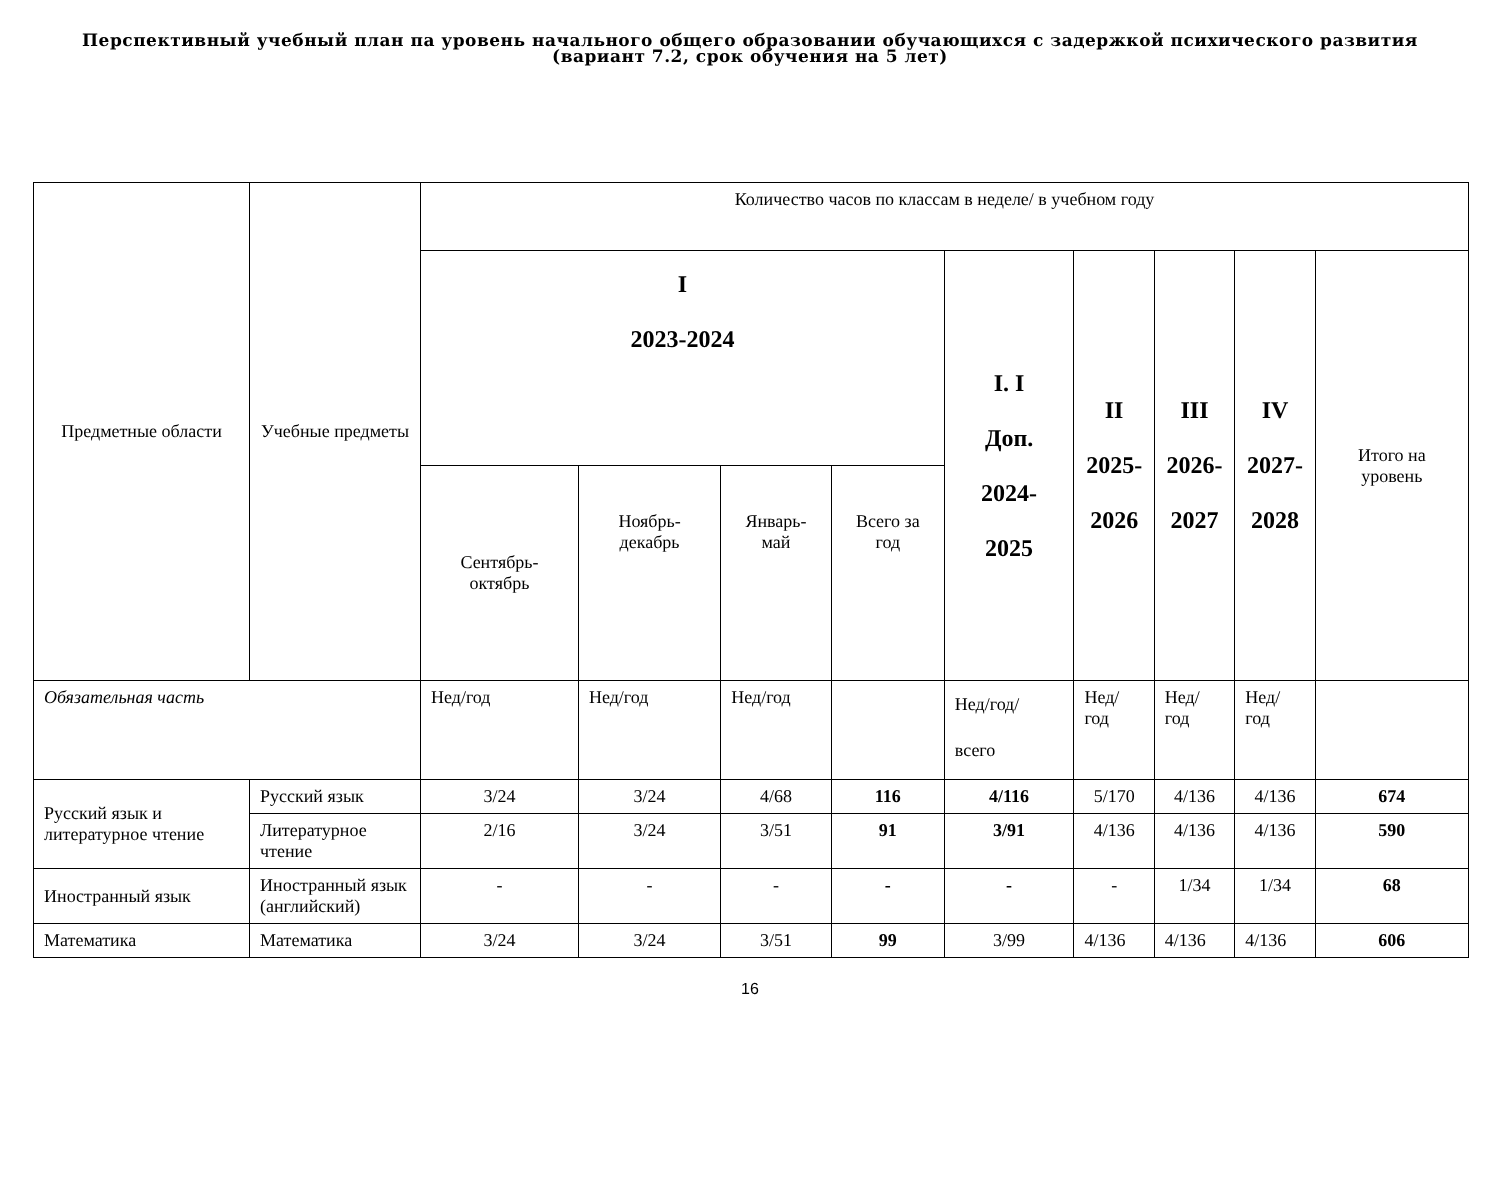Перспективный учебный план па уровень начального общего образовании обучающихся с задержкой психического развития (вариант 7.2, срок обучения на 5 лет)
| Предметные области | Учебные предметы | Количество часов по классам в неделе/ в учебном году | | | | | | | | |
| --- | --- | --- | --- | --- | --- | --- | --- | --- | --- | --- |
| | | I 2023-2024 | | | | I. I Доп. 2024- 2025 | II 2025- 2026 | III 2026- 2027 | IV 2027- 2028 | Итого на уровень |
| | | Сентябрь-октябрь | Ноябрь-декабрь | Январь-май | Всего за год | | | | | |
| Обязательная часть | | Нед/год | Нед/год | Нед/год | | Нед/год/ всего | Нед/год | Нед/год | Нед/год | |
| Русский язык и литературное чтение | Русский язык | 3/24 | 3/24 | 4/68 | 116 | 4/116 | 5/170 | 4/136 | 4/136 | 674 |
| | Литературное чтение | 2/16 | 3/24 | 3/51 | 91 | 3/91 | 4/136 | 4/136 | 4/136 | 590 |
| Иностранный язык | Иностранный язык (английский) | - | - | - | - | - | - | 1/34 | 1/34 | 68 |
| Математика | Математика | 3/24 | 3/24 | 3/51 | 99 | 3/99 | 4/136 | 4/136 | 4/136 | 606 |
16